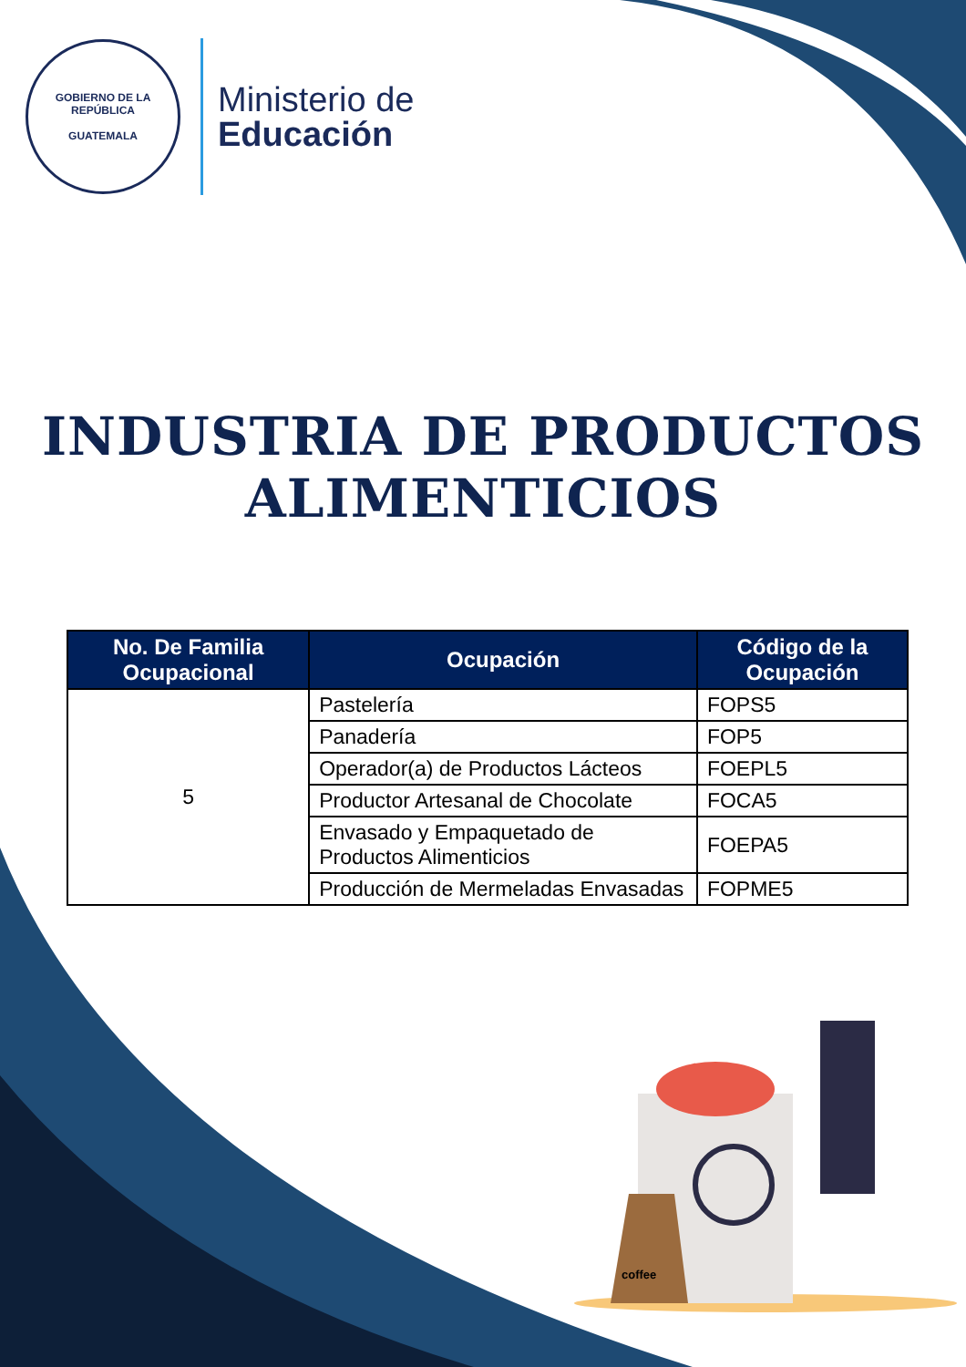GOBIERNO DE LA REPÚBLICA
GUATEMALA
Ministerio de
Educación
INDUSTRIA DE PRODUCTOS ALIMENTICIOS
| No. De Familia Ocupacional | Ocupación | Código de la Ocupación |
| --- | --- | --- |
| 5 | Pastelería | FOPS5 |
| | Panadería | FOP5 |
| | Operador(a) de Productos Lácteos | FOEPL5 |
| | Productor Artesanal de Chocolate | FOCA5 |
| | Envasado y Empaquetado de Productos Alimenticios | FOEPA5 |
| | Producción de Mermeladas Envasadas | FOPME5 |
coffee